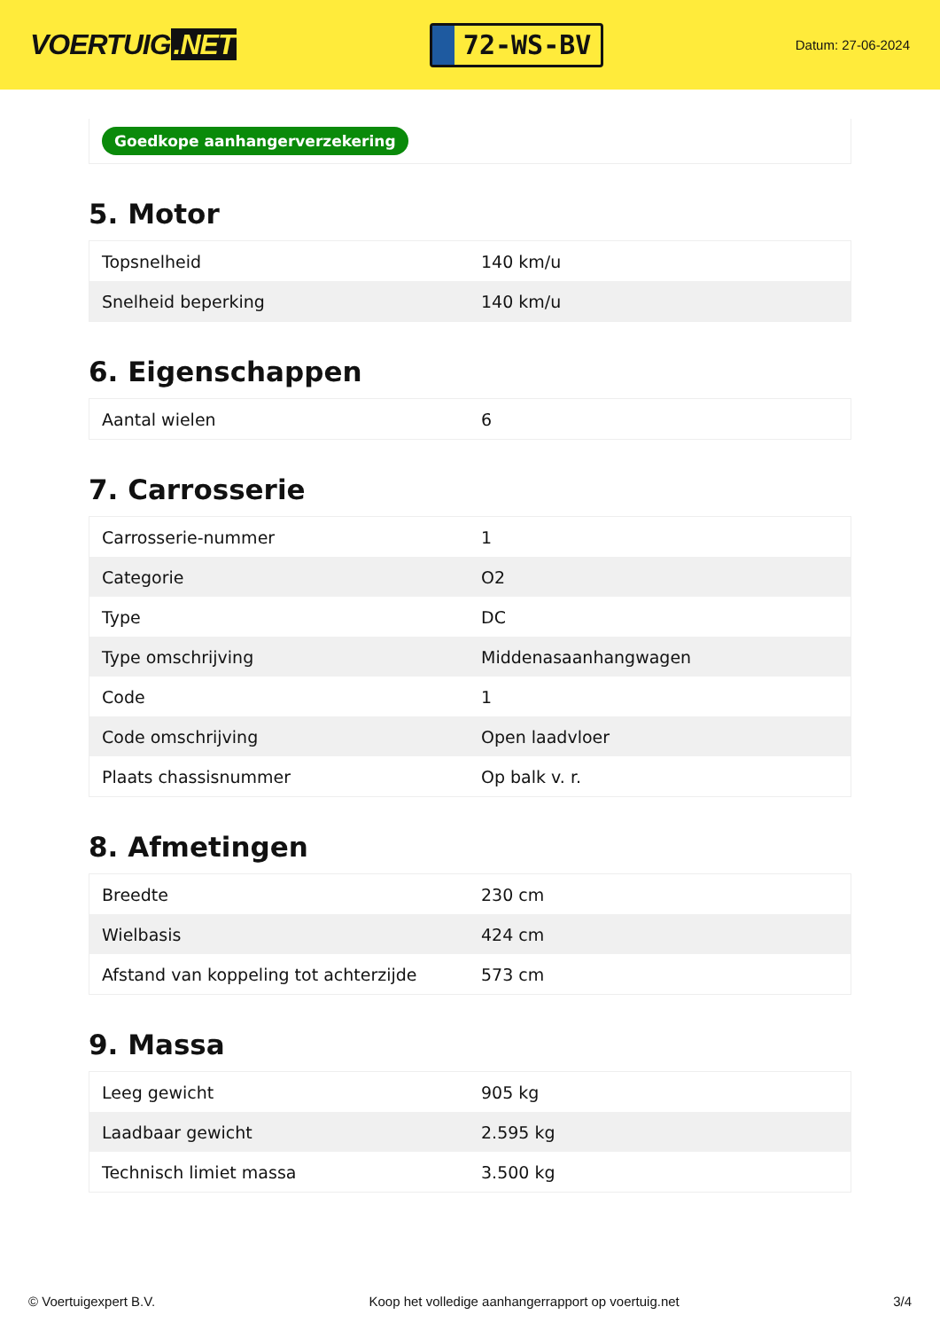VOERTUIG.NET
72-WS-BV
Datum: 27-06-2024
Goedkope aanhangerverzekering
5. Motor
| Topsnelheid | 140 km/u |
| Snelheid beperking | 140 km/u |
6. Eigenschappen
| Aantal wielen | 6 |
7. Carrosserie
| Carrosserie-nummer | 1 |
| Categorie | O2 |
| Type | DC |
| Type omschrijving | Middenasaanhangwagen |
| Code | 1 |
| Code omschrijving | Open laadvloer |
| Plaats chassisnummer | Op balk v. r. |
8. Afmetingen
| Breedte | 230 cm |
| Wielbasis | 424 cm |
| Afstand van koppeling tot achterzijde | 573 cm |
9. Massa
| Leeg gewicht | 905 kg |
| Laadbaar gewicht | 2.595 kg |
| Technisch limiet massa | 3.500 kg |
© Voertuigexpert B.V. Koop het volledige aanhangerrapport op voertuig.net 3/4